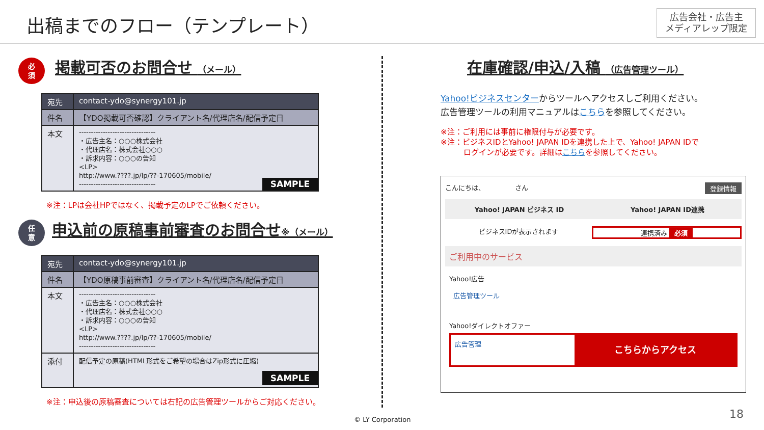出稿までのフロー（テンプレート）
広告会社・広告主
メディアレップ限定
必
須
掲載可否のお問合せ （メール）
| 宛先 | contact-ydo@synergy101.jp |
| 件名 | 【YDO掲載可否確認】クライアント名/代理店名/配信予定日 |
| 本文 | -------------------------------- ・広告主名：○○○株式会社 ・代理店名：株式会社○○○ ・訴求内容：○○○の告知 <LP> http://www.????.jp/lp/??-170605/mobile/ -------------------------------- SAMPLE |
※注：LPは会社HPではなく、掲載予定のLPでご依頼ください。
任
意
申込前の原稿事前審査のお問合せ※（メール）
| 宛先 | contact-ydo@synergy101.jp |
| 件名 | 【YDO原稿事前審査】クライアント名/代理店名/配信予定日 |
| 本文 | -------------------------------- ・広告主名：○○○株式会社 ・代理店名：株式会社○○○ ・訴求内容：○○○の告知 <LP> http://www.????.jp/lp/??-170605/mobile/ -------------------------------- |
| 添付 | 配信予定の原稿(HTML形式をご希望の場合はZip形式に圧縮) SAMPLE |
※注：申込後の原稿審査については右記の広告管理ツールからご対応ください。
在庫確認/申込/入稿 （広告管理ツール）
Yahoo!ビジネスセンターからツールへアクセスしご利用ください。
広告管理ツールの利用マニュアルはこちらを参照してください。
※注：ご利用には事前に権限付与が必要です。
※注：ビジネスIDとYahoo! JAPAN IDを連携した上で、Yahoo! JAPAN IDで
　　　ログインが必要です。詳細はこちらを参照してください。
こんにちは、　　　　　さん 登録情報
Yahoo! JAPAN ビジネス ID Yahoo! JAPAN ID連携
ビジネスIDが表示されます 連携済み 必須
ご利用中のサービス
Yahoo!広告
広告管理ツール
Yahoo!ダイレクトオファー
広告管理 こちらからアクセス
© LY Corporation 18